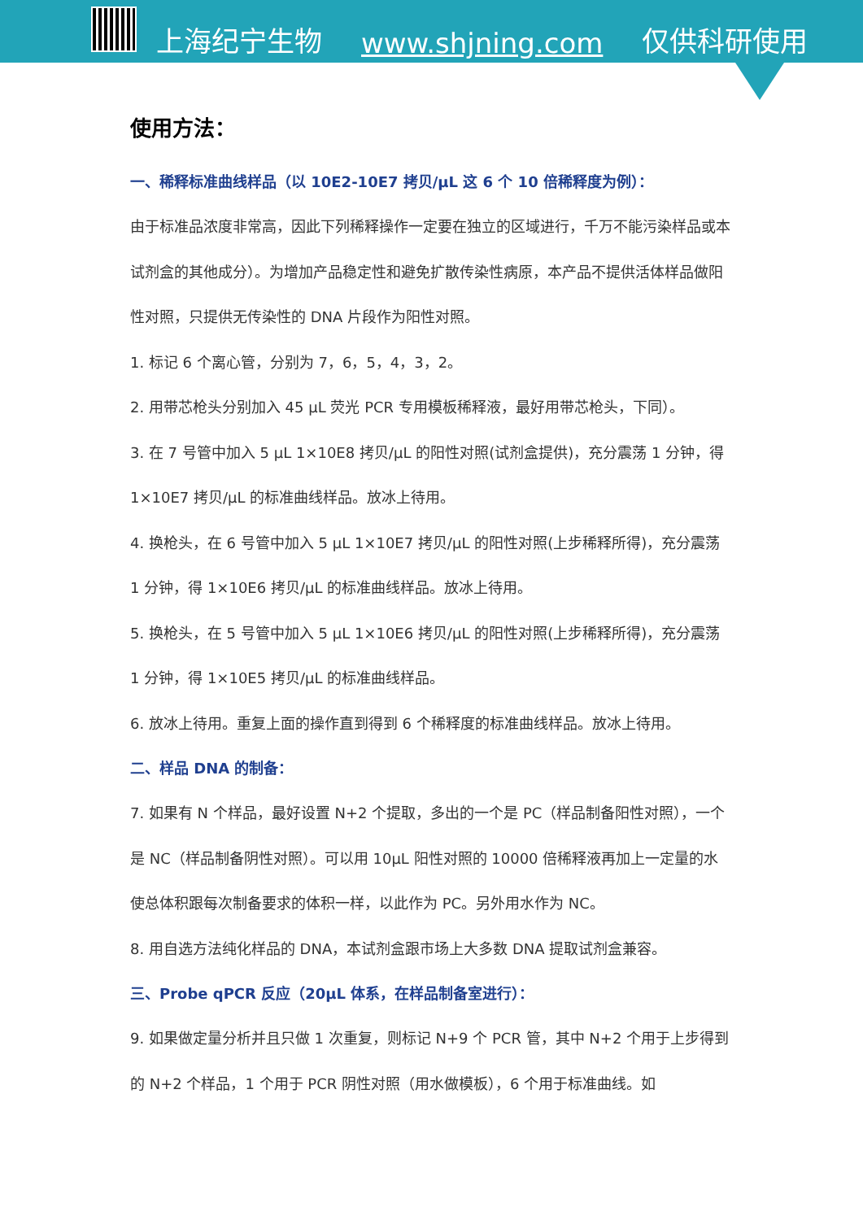上海纪宁生物 www.shjning.com 仅供科研使用
使用方法：
一、稀释标准曲线样品（以 10E2-10E7 拷贝/μL 这 6 个 10 倍稀释度为例）：
由于标准品浓度非常高，因此下列稀释操作一定要在独立的区域进行，千万不能污染样品或本试剂盒的其他成分）。为增加产品稳定性和避免扩散传染性病原，本产品不提供活体样品做阳性对照，只提供无传染性的 DNA 片段作为阳性对照。
1. 标记 6 个离心管，分别为 7，6，5，4，3，2。
2. 用带芯枪头分别加入 45 μL 荧光 PCR 专用模板稀释液，最好用带芯枪头，下同）。
3. 在 7 号管中加入 5 μL 1×10E8 拷贝/μL 的阳性对照(试剂盒提供)，充分震荡 1 分钟，得 1×10E7 拷贝/μL 的标准曲线样品。放冰上待用。
4. 换枪头，在 6 号管中加入 5 μL 1×10E7 拷贝/μL 的阳性对照(上步稀释所得)，充分震荡 1 分钟，得 1×10E6 拷贝/μL 的标准曲线样品。放冰上待用。
5. 换枪头，在 5 号管中加入 5 μL 1×10E6 拷贝/μL 的阳性对照(上步稀释所得)，充分震荡 1 分钟，得 1×10E5 拷贝/μL 的标准曲线样品。
6. 放冰上待用。重复上面的操作直到得到 6 个稀释度的标准曲线样品。放冰上待用。
二、样品 DNA 的制备：
7. 如果有 N 个样品，最好设置 N+2 个提取，多出的一个是 PC（样品制备阳性对照），一个是 NC（样品制备阴性对照）。可以用 10μL 阳性对照的 10000 倍稀释液再加上一定量的水使总体积跟每次制备要求的体积一样，以此作为 PC。另外用水作为 NC。
8. 用自选方法纯化样品的 DNA，本试剂盒跟市场上大多数 DNA 提取试剂盒兼容。
三、Probe qPCR 反应（20μL 体系，在样品制备室进行）：
9. 如果做定量分析并且只做 1 次重复，则标记 N+9 个 PCR 管，其中 N+2 个用于上步得到的 N+2 个样品，1 个用于 PCR 阴性对照（用水做模板），6 个用于标准曲线。如